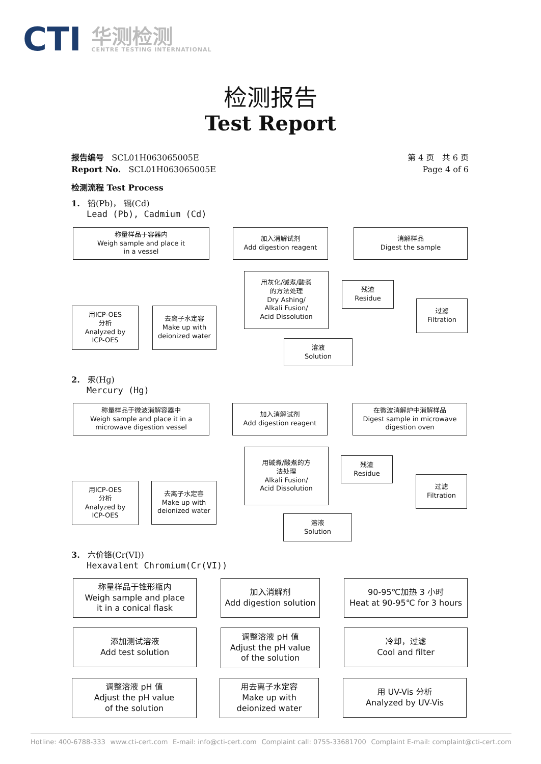CTI 华测检测
CENTRE TESTING INTERNATIONAL
检测报告
Test Report
报告编号 SCL01H063065005E
Report No. SCL01H063065005E
第 4 页 共 6 页
Page 4 of 6
检测流程 Test Process
1. 铅(Pb)， 镉(Cd)
Lead (Pb), Cadmium (Cd)
称量样品于容器内
Weigh sample and place it
in a vessel
加入消解试剂
Add digestion reagent
消解样品
Digest the sample
用灰化/碱煮/酸煮
的方法处理
Dry Ashing/
Alkali Fusion/
Acid Dissolution
残渣
Residue
过滤
Filtration
用ICP-OES
分析
Analyzed by
ICP-OES
去离子水定容
Make up with
deionized water
溶液
Solution
2. 汞(Hg)
Mercury (Hg)
称量样品于微波消解容器中
Weigh sample and place it in a
microwave digestion vessel
加入消解试剂
Add digestion reagent
在微波消解炉中消解样品
Digest sample in microwave
digestion oven
用碱煮/酸煮的方
法处理
Alkali Fusion/
Acid Dissolution
残渣
Residue
过滤
Filtration
用ICP-OES
分析
Analyzed by
ICP-OES
去离子水定容
Make up with
deionized water
溶液
Solution
3. 六价铬(Cr(VI))
Hexavalent Chromium(Cr(VI))
称量样品于锥形瓶内
Weigh sample and place
it in a conical flask
加入消解剂
Add digestion solution
90-95℃加热 3 小时
Heat at 90-95℃ for 3 hours
添加测试溶液
Add test solution
调整溶液 pH 值
Adjust the pH value
of the solution
冷却，过滤
Cool and filter
调整溶液 pH 值
Adjust the pH value
of the solution
用去离子水定容
Make up with
deionized water
用 UV-Vis 分析
Analyzed by UV-Vis
Hotline: 400-6788-333 www.cti-cert.com E-mail: info@cti-cert.com Complaint call: 0755-33681700 Complaint E-mail: complaint@cti-cert.com